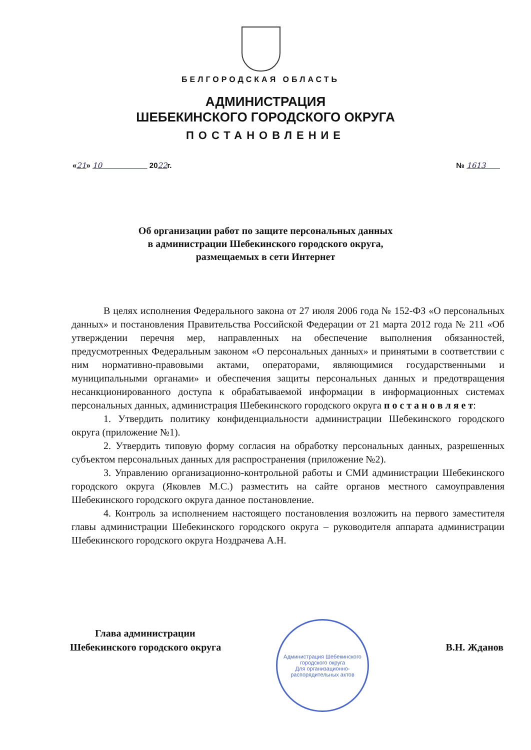БЕЛГОРОДСКАЯ ОБЛАСТЬ
АДМИНИСТРАЦИЯ
ШЕБЕКИНСКОГО ГОРОДСКОГО ОКРУГА
ПОСТАНОВЛЕНИЕ
«21» 10 2022г. № 1613
Об организации работ по защите персональных данных
в администрации Шебекинского городского округа,
размещаемых в сети Интернет
В целях исполнения Федерального закона от 27 июля 2006 года № 152-ФЗ «О персональных данных» и постановления Правительства Российской Федерации от 21 марта 2012 года № 211 «Об утверждении перечня мер, направленных на обеспечение выполнения обязанностей, предусмотренных Федеральным законом «О персональных данных» и принятыми в соответствии с ним нормативно-правовыми актами, операторами, являющимися государственными и муниципальными органами» и обеспечения защиты персональных данных и предотвращения несанкционированного доступа к обрабатываемой информации в информационных системах персональных данных, администрация Шебекинского городского округа п о с т а н о в л я е т:
1. Утвердить политику конфиденциальности администрации Шебекинского городского округа (приложение №1).
2. Утвердить типовую форму согласия на обработку персональных данных, разрешенных субъектом персональных данных для распространения (приложение №2).
3. Управлению организационно-контрольной работы и СМИ администрации Шебекинского городского округа (Яковлев М.С.) разместить на сайте органов местного самоуправления Шебекинского городского округа данное постановление.
4. Контроль за исполнением настоящего постановления возложить на первого заместителя главы администрации Шебекинского городского округа – руководителя аппарата администрации Шебекинского городского округа Ноздрачева А.Н.
Глава администрации
Шебекинского городского округа
В.Н. Жданов
Администрация Шебекинского городского округа
Для организационно-распорядительных актов